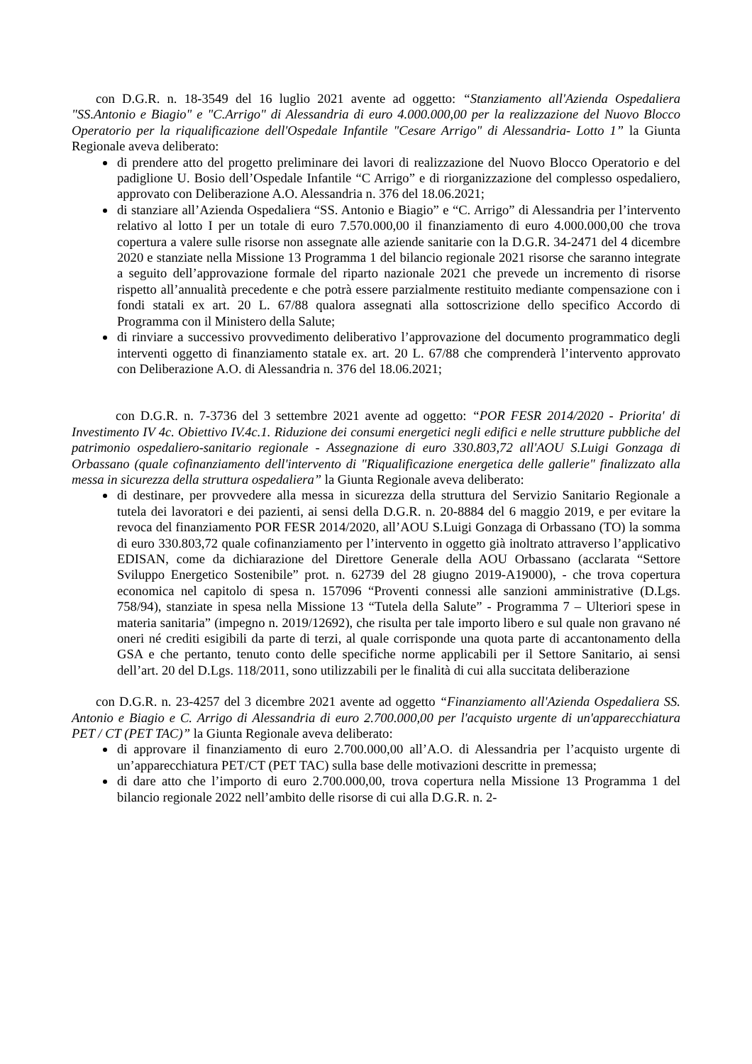con D.G.R. n. 18-3549 del 16 luglio 2021 avente ad oggetto: “Stanziamento all'Azienda Ospedaliera "SS.Antonio e Biagio" e "C.Arrigo" di Alessandria di euro 4.000.000,00 per la realizzazione del Nuovo Blocco Operatorio per la riqualificazione dell'Ospedale Infantile "Cesare Arrigo" di Alessandria- Lotto 1” la Giunta Regionale aveva deliberato:
di prendere atto del progetto preliminare dei lavori di realizzazione del Nuovo Blocco Operatorio e del padiglione U. Bosio dell’Ospedale Infantile “C Arrigo” e di riorganizzazione del complesso ospedaliero, approvato con Deliberazione A.O. Alessandria n. 376 del 18.06.2021;
di stanziare all’Azienda Ospedaliera “SS. Antonio e Biagio” e “C. Arrigo” di Alessandria per l’intervento relativo al lotto I per un totale di euro 7.570.000,00 il finanziamento di euro 4.000.000,00 che trova copertura a valere sulle risorse non assegnate alle aziende sanitarie con la D.G.R. 34-2471 del 4 dicembre 2020 e stanziate nella Missione 13 Programma 1 del bilancio regionale 2021 risorse che saranno integrate a seguito dell’approvazione formale del riparto nazionale 2021 che prevede un incremento di risorse rispetto all’annualità precedente e che potrà essere parzialmente restituito mediante compensazione con i fondi statali ex art. 20 L. 67/88 qualora assegnati alla sottoscrizione dello specifico Accordo di Programma con il Ministero della Salute;
di rinviare a successivo provvedimento deliberativo l’approvazione del documento programmatico degli interventi oggetto di finanziamento statale ex. art. 20 L. 67/88 che comprenderà l’intervento approvato con Deliberazione A.O. di Alessandria n. 376 del 18.06.2021;
con D.G.R. n. 7-3736 del 3 settembre 2021 avente ad oggetto: “POR FESR 2014/2020 - Priorita' di Investimento IV 4c. Obiettivo IV.4c.1. Riduzione dei consumi energetici negli edifici e nelle strutture pubbliche del patrimonio ospedaliero-sanitario regionale - Assegnazione di euro 330.803,72 all'AOU S.Luigi Gonzaga di Orbassano (quale cofinanziamento dell'intervento di "Riqualificazione energetica delle gallerie" finalizzato alla messa in sicurezza della struttura ospedaliera” la Giunta Regionale aveva deliberato:
di destinare, per provvedere alla messa in sicurezza della struttura del Servizio Sanitario Regionale a tutela dei lavoratori e dei pazienti, ai sensi della D.G.R. n. 20-8884 del 6 maggio 2019, e per evitare la revoca del finanziamento POR FESR 2014/2020, all’AOU S.Luigi Gonzaga di Orbassano (TO) la somma di euro 330.803,72 quale cofinanziamento per l’intervento in oggetto già inoltrato attraverso l’applicativo EDISAN, come da dichiarazione del Direttore Generale della AOU Orbassano (acclarata “Settore Sviluppo Energetico Sostenibile” prot. n. 62739 del 28 giugno 2019-A19000), - che trova copertura economica nel capitolo di spesa n. 157096 “Proventi connessi alle sanzioni amministrative (D.Lgs. 758/94), stanziate in spesa nella Missione 13 “Tutela della Salute” - Programma 7 – Ulteriori spese in materia sanitaria” (impegno n. 2019/12692), che risulta per tale importo libero e sul quale non gravano né oneri né crediti esigibili da parte di terzi, al quale corrisponde una quota parte di accantonamento della GSA e che pertanto, tenuto conto delle specifiche norme applicabili per il Settore Sanitario, ai sensi dell’art. 20 del D.Lgs. 118/2011, sono utilizzabili per le finalità di cui alla succitata deliberazione
con D.G.R. n. 23-4257 del 3 dicembre 2021 avente ad oggetto “Finanziamento all'Azienda Ospedaliera SS. Antonio e Biagio e C. Arrigo di Alessandria di euro 2.700.000,00 per l'acquisto urgente di un'apparecchiatura PET / CT (PET TAC)” la Giunta Regionale aveva deliberato:
di approvare il finanziamento di euro 2.700.000,00 all’A.O. di Alessandria per l’acquisto urgente di un’apparecchiatura PET/CT (PET TAC) sulla base delle motivazioni descritte in premessa;
di dare atto che l’importo di euro 2.700.000,00, trova copertura nella Missione 13 Programma 1 del bilancio regionale 2022 nell’ambito delle risorse di cui alla D.G.R. n. 2-